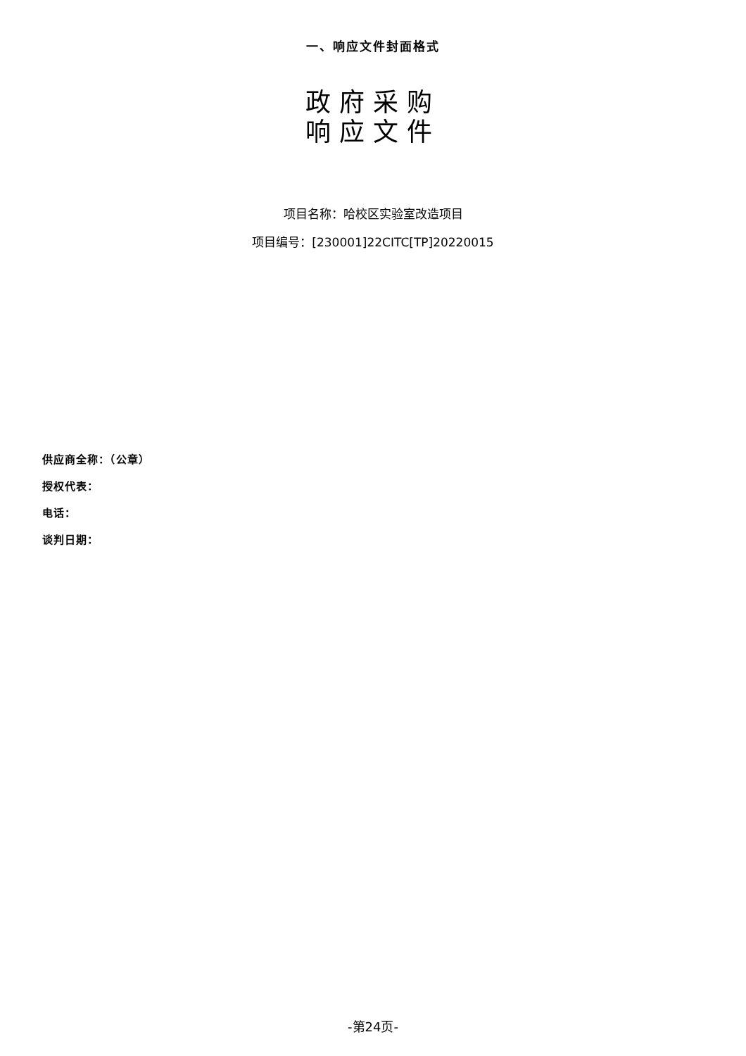一、响应文件封面格式
政府采购
响应文件
项目名称：哈校区实验室改造项目
项目编号：[230001]22CITC[TP]20220015
供应商全称：（公章）
授权代表：
电话：
谈判日期：
-第24页-